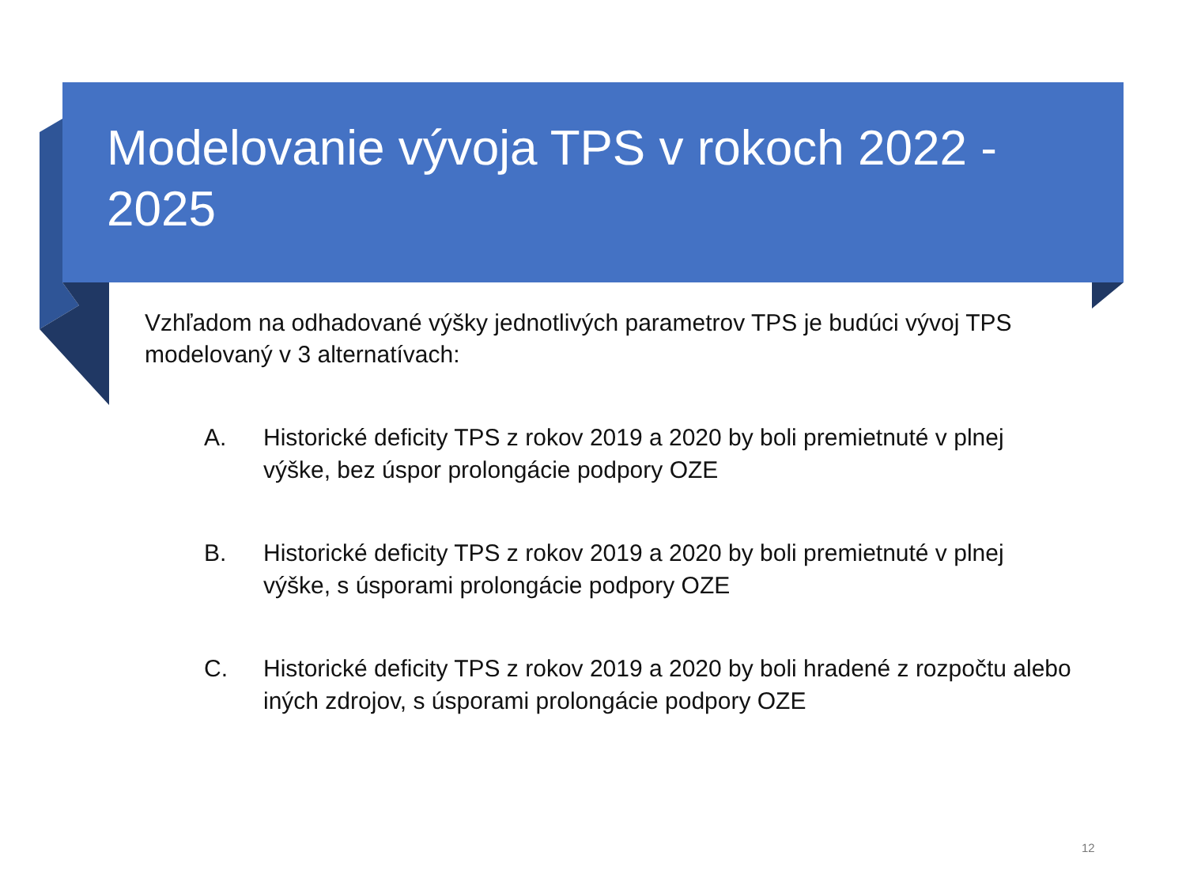Modelovanie vývoja TPS v rokoch 2022 - 2025
Vzhľadom na odhadované výšky jednotlivých parametrov TPS je budúci vývoj TPS modelovaný v 3 alternatívach:
A. Historické deficity TPS z rokov 2019 a 2020 by boli premietnuté v plnej výške, bez úspor prolongácie podpory OZE
B. Historické deficity TPS z rokov 2019 a 2020 by boli premietnuté v plnej výške, s úsporami prolongácie podpory OZE
C. Historické deficity TPS z rokov 2019 a 2020 by boli hradené z rozpočtu alebo iných zdrojov, s úsporami prolongácie podpory OZE
12